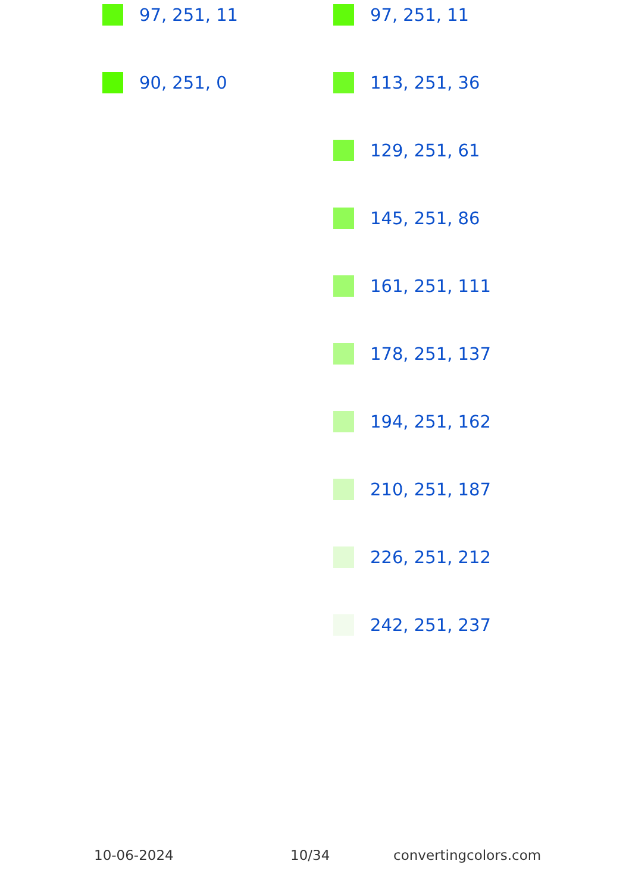97, 251, 11
90, 251, 0
97, 251, 11
113, 251, 36
129, 251, 61
145, 251, 86
161, 251, 111
178, 251, 137
194, 251, 162
210, 251, 187
226, 251, 212
242, 251, 237
10-06-2024 10/34 convertingcolors.com